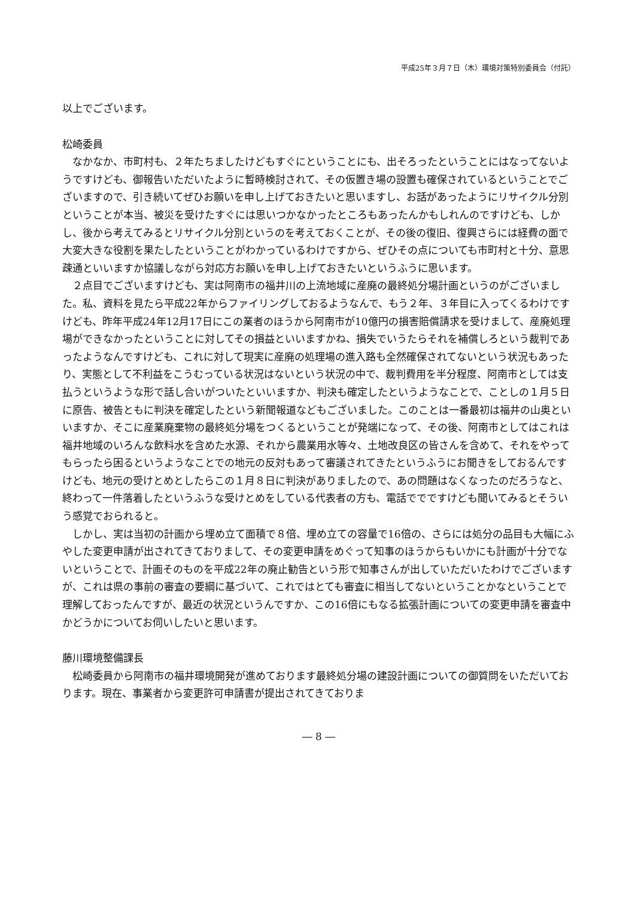平成25年３月７日（木）環境対策特別委員会（付託）
以上でございます。
松崎委員
　なかなか、市町村も、２年たちましたけどもすぐにということにも、出そろったということにはなってないようですけども、御報告いただいたように暫時検討されて、その仮置き場の設置も確保されているということでございますので、引き続いてぜひお願いを申し上げておきたいと思いますし、お話があったようにリサイクル分別ということが本当、被災を受けたすぐには思いつかなかったところもあったんかもしれんのですけども、しかし、後から考えてみるとリサイクル分別というのを考えておくことが、その後の復旧、復興さらには経費の面で大変大きな役割を果たしたということがわかっているわけですから、ぜひその点についても市町村と十分、意思疎通といいますか協議しながら対応方お願いを申し上げておきたいというふうに思います。
　２点目でございますけども、実は阿南市の福井川の上流地域に産廃の最終処分場計画というのがございました。私、資料を見たら平成22年からファイリングしておるようなんで、もう２年、３年目に入ってくるわけですけども、昨年平成24年12月17日にこの業者のほうから阿南市が10億円の損害賠償請求を受けまして、産廃処理場ができなかったということに対してその損益といいますかね、損失でいうたらそれを補償しろという裁判であったようなんですけども、これに対して現実に産廃の処理場の進入路も全然確保されてないという状況もあったり、実態として不利益をこうむっている状況はないという状況の中で、裁判費用を半分程度、阿南市としては支払うというような形で話し合いがついたといいますか、判決も確定したというようなことで、ことしの１月５日に原告、被告ともに判決を確定したという新聞報道などもございました。このことは一番最初は福井の山奥といいますか、そこに産業廃棄物の最終処分場をつくるということが発端になって、その後、阿南市としてはこれは福井地域のいろんな飲料水を含めた水源、それから農業用水等々、土地改良区の皆さんを含めて、それをやってもらったら困るというようなことでの地元の反対もあって審議されてきたというふうにお聞きをしておるんですけども、地元の受けとめとしたらこの１月８日に判決がありましたので、あの問題はなくなったのだろうなと、終わって一件落着したというふうな受けとめをしている代表者の方も、電話ででですけども聞いてみるとそういう感覚でおられると。
　しかし、実は当初の計画から埋め立て面積で８倍、埋め立ての容量で16倍の、さらには処分の品目も大幅にふやした変更申請が出されてきておりまして、その変更申請をめぐって知事のほうからもいかにも計画が十分でないということで、計画そのものを平成22年の廃止勧告という形で知事さんが出していただいたわけでございますが、これは県の事前の審査の要綱に基づいて、これではとても審査に相当してないということかなということで理解しておったんですが、最近の状況というんですか、この16倍にもなる拡張計画についての変更申請を審査中かどうかについてお伺いしたいと思います。
藤川環境整備課長
　松崎委員から阿南市の福井環境開発が進めております最終処分場の建設計画についての御質問をいただいております。現在、事業者から変更許可申請書が提出されてきておりま
― 8 ―